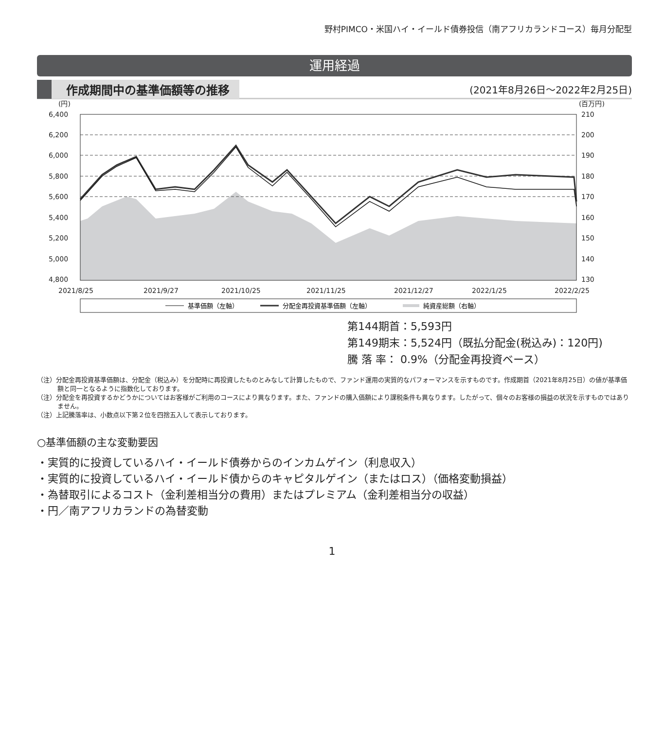野村PIMCO・米国ハイ・イールド債券投信（南アフリカランドコース）毎月分配型
運用経過
作成期間中の基準価額等の推移 (2021年8月26日～2022年2月25日)
(円)
(百万円)
6,400
6,200
6,000
5,800
5,600
5,400
5,200
5,000
4,800
210
200
190
180
170
160
150
140
130
2021/8/25
2021/9/27
2021/10/25
2021/11/25
2021/12/27
2022/1/25
2022/2/25
基準価額（左軸）
分配金再投資基準価額（左軸）
純資産総額（右軸）
第144期首：5,593円
第149期末：5,524円（既払分配金(税込み)：120円)
騰 落 率： 0.9%（分配金再投資ベース）
（注）分配金再投資基準価額は、分配金（税込み）を分配時に再投資したものとみなして計算したもので、ファンド運用の実質的なパフォーマンスを示すものです。作成期首（2021年8月25日）の値が基準価額と同一となるように指数化しております。
（注）分配金を再投資するかどうかについてはお客様がご利用のコースにより異なります。また、ファンドの購入価額により課税条件も異なります。したがって、個々のお客様の損益の状況を示すものではありません。
（注）上記騰落率は、小数点以下第２位を四捨五入して表示しております。
○基準価額の主な変動要因
・実質的に投資しているハイ・イールド債券からのインカムゲイン（利息収入）
・実質的に投資しているハイ・イールド債からのキャピタルゲイン（またはロス）（価格変動損益）
・為替取引によるコスト（金利差相当分の費用）またはプレミアム（金利差相当分の収益）
・円／南アフリカランドの為替変動
1